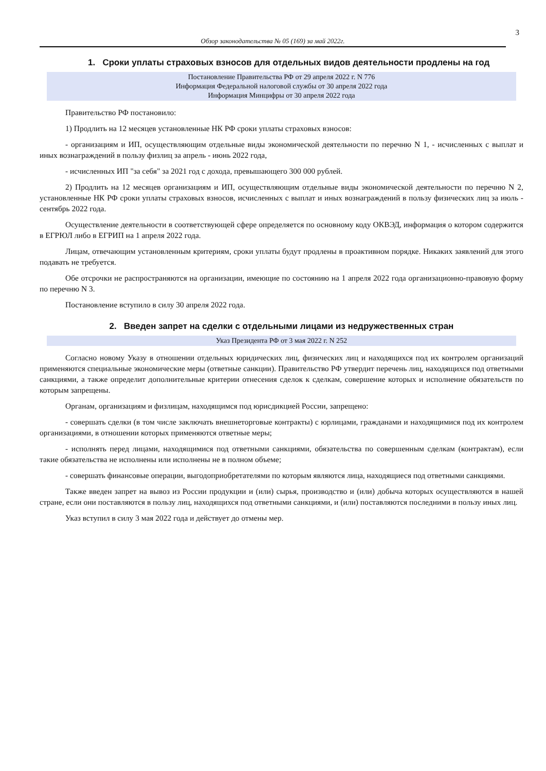3
Обзор законодательства № 05 (169) за май 2022г.
1. Сроки уплаты страховых взносов для отдельных видов деятельности продлены на год
Постановление Правительства РФ от 29 апреля 2022 г. N 776
Информация Федеральной налоговой службы от 30 апреля 2022 года
Информация Минцифры от 30 апреля 2022 года
Правительство РФ постановило:
1) Продлить на 12 месяцев установленные НК РФ сроки уплаты страховых взносов:
- организациям и ИП, осуществляющим отдельные виды экономической деятельности по перечню N 1, - исчисленных с выплат и иных вознаграждений в пользу физлиц за апрель - июнь 2022 года,
- исчисленных ИП "за себя" за 2021 год с дохода, превышающего 300 000 рублей.
2) Продлить на 12 месяцев организациям и ИП, осуществляющим отдельные виды экономической деятельности по перечню N 2, установленные НК РФ сроки уплаты страховых взносов, исчисленных с выплат и иных вознаграждений в пользу физических лиц за июль - сентябрь 2022 года.
Осуществление деятельности в соответствующей сфере определяется по основному коду ОКВЭД, информация о котором содержится в ЕГРЮЛ либо в ЕГРИП на 1 апреля 2022 года.
Лицам, отвечающим установленным критериям, сроки уплаты будут продлены в проактивном порядке. Никаких заявлений для этого подавать не требуется.
Обе отсрочки не распространяются на организации, имеющие по состоянию на 1 апреля 2022 года организационно-правовую форму по перечню N 3.
Постановление вступило в силу 30 апреля 2022 года.
2. Введен запрет на сделки с отдельными лицами из недружественных стран
Указ Президента РФ от 3 мая 2022 г. N 252
Согласно новому Указу в отношении отдельных юридических лиц, физических лиц и находящихся под их контролем организаций применяются специальные экономические меры (ответные санкции). Правительство РФ утвердит перечень лиц, находящихся под ответными санкциями, а также определит дополнительные критерии отнесения сделок к сделкам, совершение которых и исполнение обязательств по которым запрещены.
Органам, организациям и физлицам, находящимся под юрисдикцией России, запрещено:
- совершать сделки (в том числе заключать внешнеторговые контракты) с юрлицами, гражданами и находящимися под их контролем организациями, в отношении которых применяются ответные меры;
- исполнять перед лицами, находящимися под ответными санкциями, обязательства по совершенным сделкам (контрактам), если такие обязательства не исполнены или исполнены не в полном объеме;
- совершать финансовые операции, выгодоприобретателями по которым являются лица, находящиеся под ответными санкциями.
Также введен запрет на вывоз из России продукции и (или) сырья, производство и (или) добыча которых осуществляются в нашей стране, если они поставляются в пользу лиц, находящихся под ответными санкциями, и (или) поставляются последними в пользу иных лиц.
Указ вступил в силу 3 мая 2022 года и действует до отмены мер.